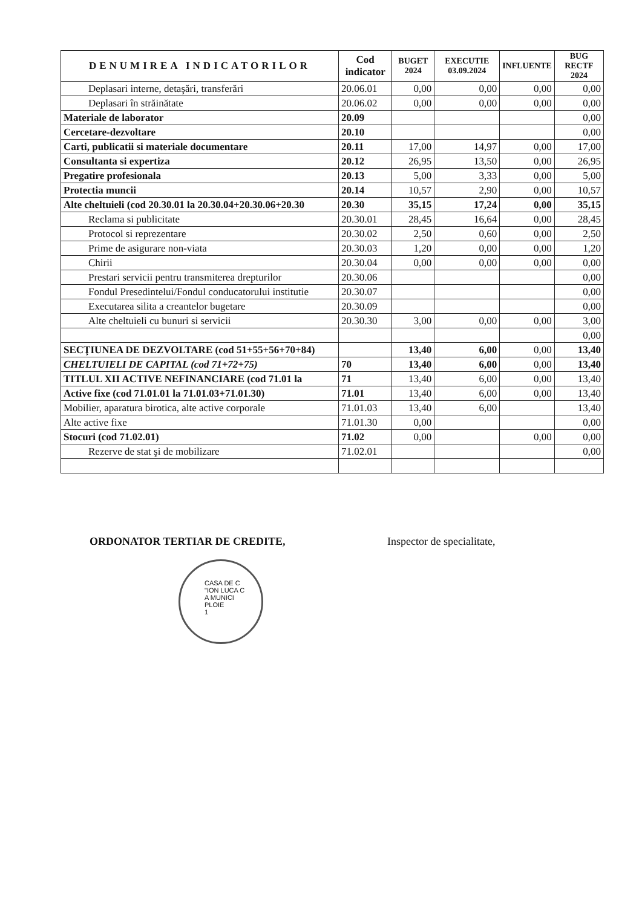| DENUMIREA INDICATORILOR | Cod indicator | BUGET 2024 | EXECUTIE 03.09.2024 | INFLUENTE | BUG RECTF 2024 |
| --- | --- | --- | --- | --- | --- |
| Deplasari interne, detaşări, transferări | 20.06.01 | 0,00 | 0,00 | 0,00 | 0,00 |
| Deplasari în străinătate | 20.06.02 | 0,00 | 0,00 | 0,00 | 0,00 |
| Materiale de laborator | 20.09 | | | | 0,00 |
| Cercetare-dezvoltare | 20.10 | | | | 0,00 |
| Carti, publicatii si materiale documentare | 20.11 | 17,00 | 14,97 | 0,00 | 17,00 |
| Consultanta si expertiza | 20.12 | 26,95 | 13,50 | 0,00 | 26,95 |
| Pregatire profesionala | 20.13 | 5,00 | 3,33 | 0,00 | 5,00 |
| Protectia muncii | 20.14 | 10,57 | 2,90 | 0,00 | 10,57 |
| Alte cheltuieli (cod 20.30.01 la 20.30.04+20.30.06+20.30 | 20.30 | 35,15 | 17,24 | 0,00 | 35,15 |
| Reclama si publicitate | 20.30.01 | 28,45 | 16,64 | 0,00 | 28,45 |
| Protocol si reprezentare | 20.30.02 | 2,50 | 0,60 | 0,00 | 2,50 |
| Prime de asigurare non-viata | 20.30.03 | 1,20 | 0,00 | 0,00 | 1,20 |
| Chirii | 20.30.04 | 0,00 | 0,00 | 0,00 | 0,00 |
| Prestari servicii pentru transmiterea drepturilor | 20.30.06 | | | | 0,00 |
| Fondul Presedintelui/Fondul conducatorului institutie | 20.30.07 | | | | 0,00 |
| Executarea silita a creantelor bugetare | 20.30.09 | | | | 0,00 |
| Alte cheltuieli cu bunuri si servicii | 20.30.30 | 3,00 | 0,00 | 0,00 | 3,00 |
| | | | | | 0,00 |
| SECŢIUNEA DE DEZVOLTARE (cod 51+55+56+70+84) | | 13,40 | 6,00 | 0,00 | 13,40 |
| CHELTUIELI DE CAPITAL (cod 71+72+75) | 70 | 13,40 | 6,00 | 0,00 | 13,40 |
| TITLUL XII ACTIVE NEFINANCIARE (cod 71.01 la | 71 | 13,40 | 6,00 | 0,00 | 13,40 |
| Active fixe (cod 71.01.01 la 71.01.03+71.01.30) | 71.01 | 13,40 | 6,00 | 0,00 | 13,40 |
| Mobilier, aparatura birotica, alte active corporale | 71.01.03 | 13,40 | 6,00 | | 13,40 |
| Alte active fixe | 71.01.30 | 0,00 | | | 0,00 |
| Stocuri (cod 71.02.01) | 71.02 | 0,00 | | 0,00 | 0,00 |
| Rezerve de stat şi de mobilizare | 71.02.01 | | | | 0,00 |
ORDONATOR TERTIAR DE CREDITE, Inspector de specialitate,
CASA DE C
"ION LUCA C
A MUNICI
PLOIE
1